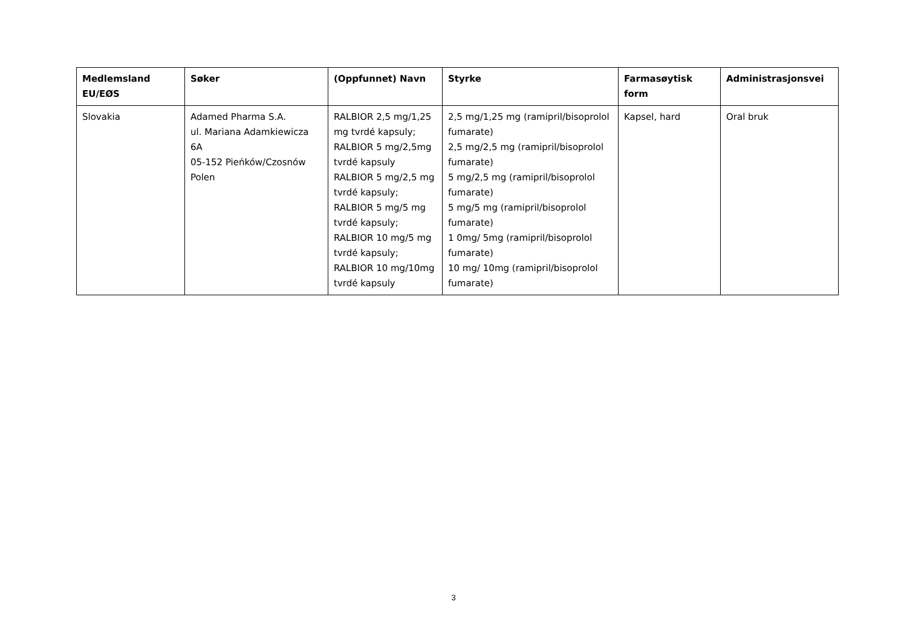| Medlemsland EU/EØS | Søker | (Oppfunnet) Navn | Styrke | Farmasøytisk form | Administrasjonsvei |
| --- | --- | --- | --- | --- | --- |
| Slovakia | Adamed Pharma S.A. ul. Mariana Adamkiewicza 6A 05-152 Pieńków/Czosnów Polen | RALBIOR 2,5 mg/1,25 mg tvrdé kapsuly; RALBIOR 5 mg/2,5mg tvrdé kapsuly RALBIOR 5 mg/2,5 mg tvrdé kapsuly; RALBIOR 5 mg/5 mg tvrdé kapsuly; RALBIOR 10 mg/5 mg tvrdé kapsuly; RALBIOR 10 mg/10mg tvrdé kapsuly | 2,5 mg/1,25 mg (ramipril/bisoprolol fumarate) 2,5 mg/2,5 mg (ramipril/bisoprolol fumarate) 5 mg/2,5 mg (ramipril/bisoprolol fumarate) 5 mg/5 mg (ramipril/bisoprolol fumarate) 1 0mg/ 5mg (ramipril/bisoprolol fumarate) 10 mg/ 10mg (ramipril/bisoprolol fumarate) | Kapsel, hard | Oral bruk |
3